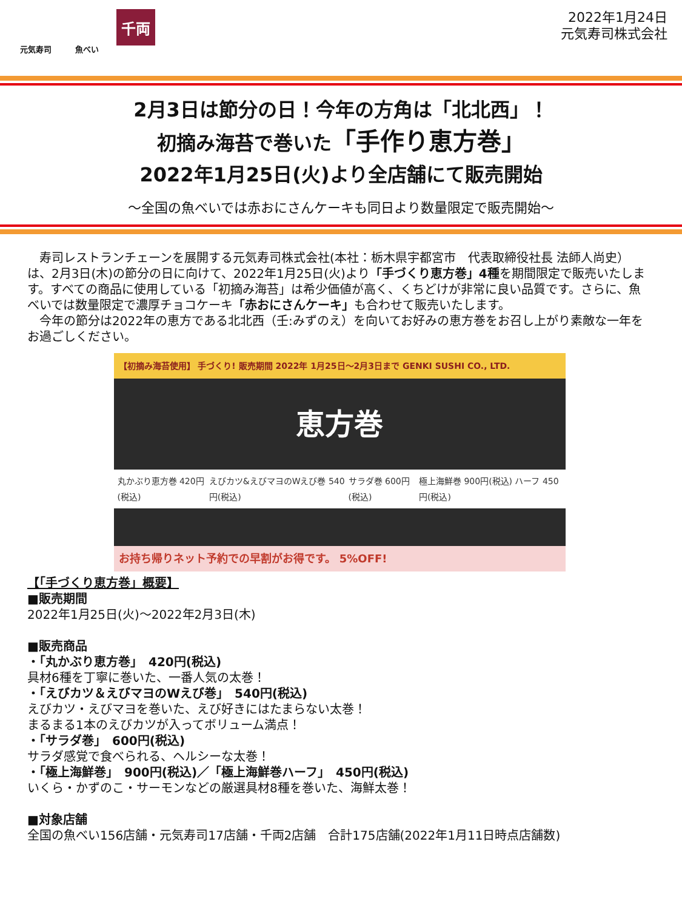元気寿司 魚べい
千両
2022年1月24日
元気寿司株式会社
2月3日は節分の日！今年の方角は「北北西」！
初摘み海苔で巻いた「手作り恵方巻」
2022年1月25日(火)より全店舗にて販売開始
～全国の魚べいでは赤おにさんケーキも同日より数量限定で販売開始～
　寿司レストランチェーンを展開する元気寿司株式会社(本社：栃木県宇都宮市　代表取締役社長 法師人尚史）は、2月3日(木)の節分の日に向けて、2022年1月25日(火)より「手づくり恵方巻」4種を期間限定で販売いたします。すべての商品に使用している「初摘み海苔」は希少価値が高く、くちどけが非常に良い品質です。さらに、魚べいでは数量限定で濃厚チョコケーキ「赤おにさんケーキ」も合わせて販売いたします。
　今年の節分は2022年の恵方である北北西（壬:みずのえ）を向いてお好みの恵方巻をお召し上がり素敵な一年をお過ごしください。
【初摘み海苔使用】 手づくり! 販売期間 2022年 1月25日～2月3日まで GENKI SUSHI CO., LTD.
恵方巻
丸かぶり恵方巻 420円(税込) えびカツ&えびマヨのWえび巻 540円(税込) サラダ巻 600円(税込) 極上海鮮巻 900円(税込) ハーフ 450円(税込)
お持ち帰りネット予約での早割がお得です。 5%OFF!
【「手づくり恵方巻」概要】
■販売期間
2022年1月25日(火)～2022年2月3日(木)
■販売商品
・「丸かぶり恵方巻」　420円(税込)
具材6種を丁寧に巻いた、一番人気の太巻！
・「えびカツ＆えびマヨのWえび巻」　540円(税込)
えびカツ・えびマヨを巻いた、えび好きにはたまらない太巻！
まるまる1本のえびカツが入ってボリューム満点！
・「サラダ巻」　600円(税込)
サラダ感覚で食べられる、ヘルシーな太巻！
・「極上海鮮巻」　900円(税込)／「極上海鮮巻ハーフ」　450円(税込)
いくら・かずのこ・サーモンなどの厳選具材8種を巻いた、海鮮太巻！
■対象店舗
全国の魚べい156店舗・元気寿司17店舗・千両2店舗　合計175店舗(2022年1月11日時点店舗数)